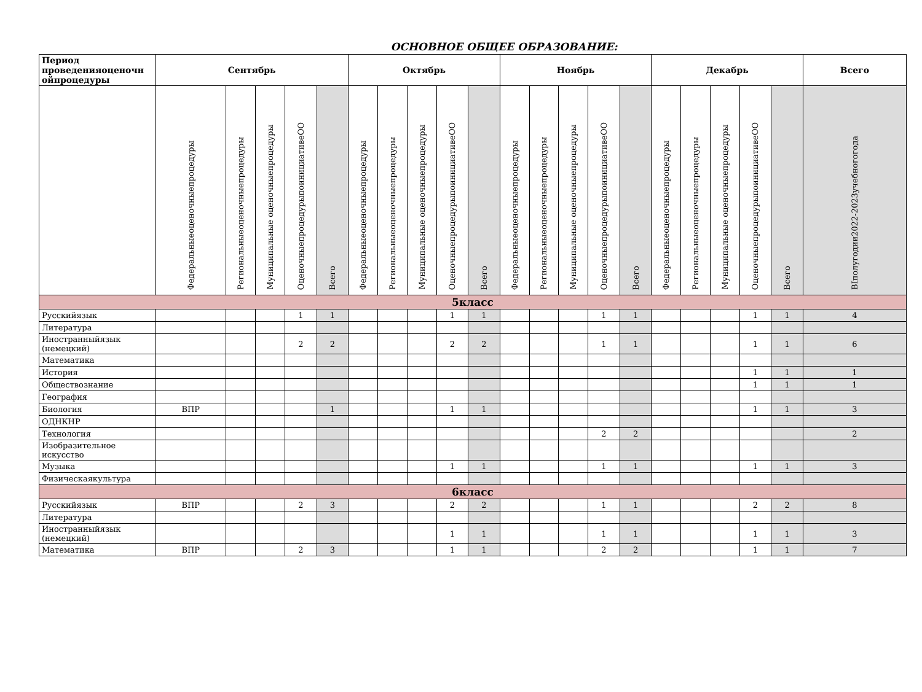ОСНОВНОЕ ОБЩЕЕ ОБРАЗОВАНИЕ:
| Период проведенияоценочн ойпроцедуры | Сентябрь | | | | | Октябрь | | | | | Ноябрь | | | | | Декабрь | | | | | Всего |
| --- | --- | --- | --- | --- | --- | --- | --- | --- | --- | --- | --- | --- | --- | --- | --- | --- | --- | --- | --- | --- | --- |
| | Федеральныеоценочныепроцедуры | Региональныеоценочныепроцедуры | Муниципальные оценочныепроцедуры | ОценочныепроцедурыпоинициативеОО | Всего | Федеральныеоценочныепроцедуры | Региональныеоценочныепроцедуры | Муниципальные оценочныепроцедуры | ОценочныепроцедурыпоинициативеОО | Всего | Федеральныеоценочныепроцедуры | Региональныеоценочныепроцедуры | Муниципальные оценочныепроцедуры | ОценочныепроцедурыпоинициативеОО | Всего | Федеральныеоценочныепроцедуры | Региональныеоценочныепроцедуры | Муниципальные оценочныепроцедуры | ОценочныепроцедурыпоинициативеОО | Всего | ВIполугодии2022-2023учебногогода |
| 5класс | | | | | | | | | | | | | | | | | | | | | |
| Русскийязык | | | | 1 | 1 | | | | 1 | 1 | | | | 1 | 1 | | | | 1 | 1 | 4 |
| Литература | | | | | | | | | | | | | | | | | | | | | |
| Иностранныйязык (немецкий) | | | | 2 | 2 | | | | 2 | 2 | | | | 1 | 1 | | | | 1 | 1 | 6 |
| Математика | | | | | | | | | | | | | | | | | | | | | |
| История | | | | | | | | | | | | | | | | | | | 1 | 1 | 1 |
| Обществознание | | | | | | | | | | | | | | | | | | | 1 | 1 | 1 |
| География | | | | | | | | | | | | | | | | | | | | | |
| Биология | ВПР | | | | 1 | | | | 1 | 1 | | | | | | | | | 1 | 1 | 3 |
| ОДНКНР | | | | | | | | | | | | | | | | | | | | | |
| Технология | | | | | | | | | | | | | | 2 | 2 | | | | | | 2 |
| Изобразительное искусство | | | | | | | | | | | | | | | | | | | | | |
| Музыка | | | | | | | | | 1 | 1 | | | | 1 | 1 | | | | 1 | 1 | 3 |
| Физическаякультура | | | | | | | | | | | | | | | | | | | | | |
| 6класс | | | | | | | | | | | | | | | | | | | | | |
| Русскийязык | ВПР | | | 2 | 3 | | | | 2 | 2 | | | | 1 | 1 | | | | 2 | 2 | 8 |
| Литература | | | | | | | | | | | | | | | | | | | | | |
| Иностранныйязык (немецкий) | | | | | | | | | 1 | 1 | | | | 1 | 1 | | | | 1 | 1 | 3 |
| Математика | ВПР | | | 2 | 3 | | | | 1 | 1 | | | | 2 | 2 | | | | 1 | 1 | 7 |